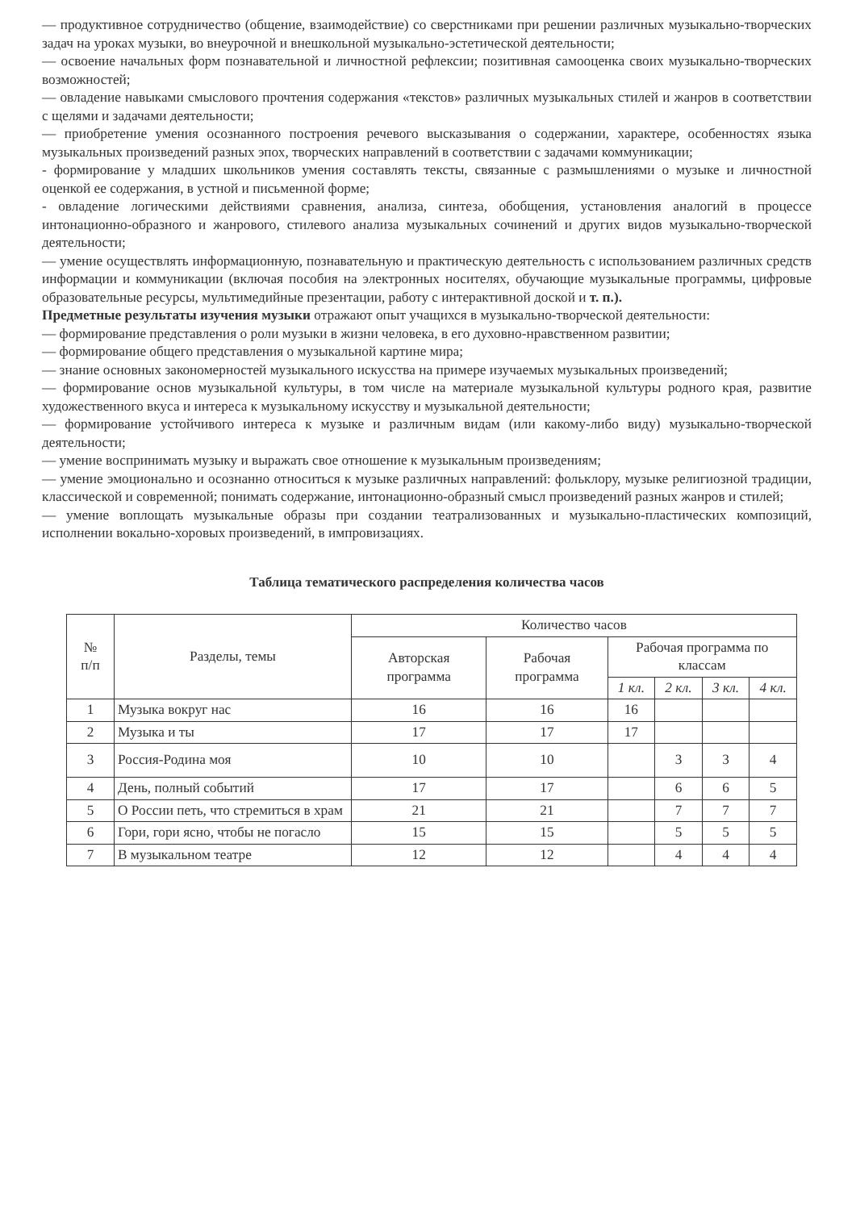— продуктивное сотрудничество (общение, взаимодействие) со сверстниками при решении различных музыкально-творческих задач на уроках музыки, во внеурочной и внешкольной музыкально-эстетической деятельности;
— освоение начальных форм познавательной и личностной рефлексии; позитивная самооценка своих музыкально-творческих возможностей;
— овладение навыками смыслового прочтения содержания «текстов» различных музыкальных стилей и жанров в соответствии с щелями и задачами деятельности;
— приобретение умения осознанного построения речевого высказывания о содержании, характере, особенностях языка музыкальных произведений разных эпох, творческих направлений в соответствии с задачами коммуникации;
- формирование у младших школьников умения составлять тексты, связанные с размышлениями о музыке и личностной оценкой ее содержания, в устной и письменной форме;
- овладение логическими действиями сравнения, анализа, синтеза, обобщения, установления аналогий в процессе интонационно-образного и жанрового, стилевого анализа музыкальных сочинений и других видов музыкально-творческой деятельности;
— умение осуществлять информационную, познавательную и практическую деятельность с использованием различных средств информации и коммуникации (включая пособия на электронных носителях, обучающие музыкальные программы, цифровые образовательные ресурсы, мультимедийные презентации, работу с интерактивной доской и т. п.).
Предметные результаты изучения музыки отражают опыт учащихся в музыкально-творческой деятельности:
— формирование представления о роли музыки в жизни человека, в его духовно-нравственном развитии;
— формирование общего представления о музыкальной картине мира;
— знание основных закономерностей музыкального искусства на примере изучаемых музыкальных произведений;
— формирование основ музыкальной культуры, в том числе на материале музыкальной культуры родного края, развитие художественного вкуса и интереса к музыкальному искусству и музыкальной деятельности;
— формирование устойчивого интереса к музыке и различным видам (или какому-либо виду) музыкально-творческой деятельности;
— умение воспринимать музыку и выражать свое отношение к музыкальным произведениям;
— умение эмоционально и осознанно относиться к музыке различных направлений: фольклору, музыке религиозной традиции, классической и современной; понимать содержание, интонационно-образный смысл произведений разных жанров и стилей;
— умение воплощать музыкальные образы при создании театрализованных и музыкально-пластических композиций, исполнении вокально-хоровых произведений, в импровизациях.
Таблица тематического распределения количества часов
| № п/п | Разделы, темы | Количество часов | | | | | |
| --- | --- | --- | --- | --- | --- | --- | --- |
| | | Авторская программа | Рабочая программа | Рабочая программа по классам | | | |
| | | | | 1 кл. | 2 кл. | 3 кл. | 4 кл. |
| 1 | Музыка вокруг нас | 16 | 16 | 16 | | | |
| 2 | Музыка и ты | 17 | 17 | 17 | | | |
| 3 | Россия-Родина моя | 10 | 10 | | 3 | 3 | 4 |
| 4 | День, полный событий | 17 | 17 | | 6 | 6 | 5 |
| 5 | О России петь, что стремиться в храм | 21 | 21 | | 7 | 7 | 7 |
| 6 | Гори, гори ясно, чтобы не погасло | 15 | 15 | | 5 | 5 | 5 |
| 7 | В музыкальном театре | 12 | 12 | | 4 | 4 | 4 |